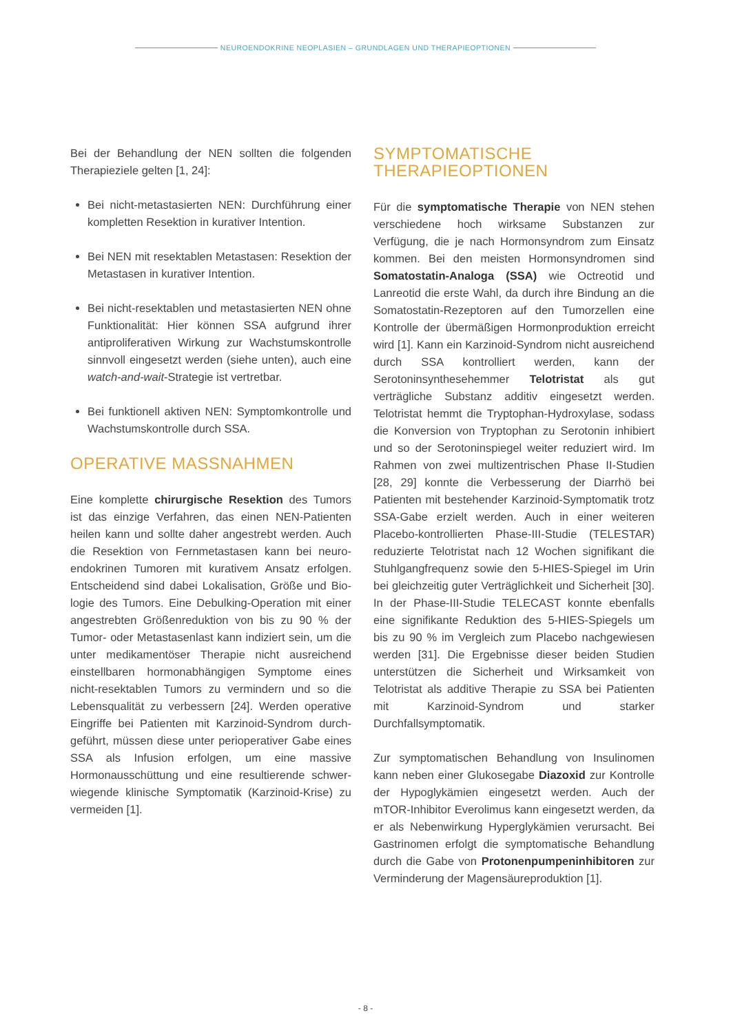NEUROENDOKRINE NEOPLASIEN – GRUNDLAGEN UND THERAPIEOPTIONEN
Bei der Behandlung der NEN sollten die folgenden Therapieziele gelten [1, 24]:
Bei nicht-metastasierten NEN: Durchführung einer kompletten Resektion in kurativer Intention.
Bei NEN mit resektablen Metastasen: Resektion der Metastasen in kurativer Intention.
Bei nicht-resektablen und metastasierten NEN ohne Funktionalität: Hier können SSA aufgrund ihrer antiproliferativen Wirkung zur Wachstums­kontrolle sinnvoll eingesetzt werden (siehe unten), auch eine watch-and-wait-Strategie ist vertretbar.
Bei funktionell aktiven NEN: Symptomkontrolle und Wachstumskontrolle durch SSA.
OPERATIVE MASSNAHMEN
Eine komplette chirurgische Resektion des Tumors ist das einzige Verfahren, das einen NEN-Patienten heilen kann und sollte daher angestrebt werden. Auch die Resektion von Fernmetastasen kann bei neuro­endokrinen Tumoren mit kurativem Ansatz erfolgen. Entscheidend sind dabei Lokalisation, Größe und Bio­logie des Tumors. Eine Debulking-Operation mit einer angestrebten Größenreduktion von bis zu 90 % der Tumor- oder Metastasenlast kann indiziert sein, um die unter medikamentöser Therapie nicht ausreichend einstellbaren hormonabhängigen Symptome eines nicht-resektablen Tumors zu vermindern und so die Lebensqualität zu verbessern [24]. Werden operative Eingriffe bei Patienten mit Karzinoid-Syndrom durch­geführt, müssen diese unter perioperativer Gabe eines SSA als Infusion erfolgen, um eine massive Hormonausschüttung und eine resultierende schwer­wiegende klinische Symptomatik (Karzinoid-Krise) zu vermeiden [1].
SYMPTOMATISCHE THERAPIEOPTIONEN
Für die symptomatische Therapie von NEN stehen ver­schiedene hoch wirksame Substanzen zur Verfügung, die je nach Hormonsyndrom zum Einsatz kommen. Bei den meisten Hormonsyndromen sind Somatostatin-Analoga (SSA) wie Octreotid und Lanreotid die erste Wahl, da durch ihre Bindung an die Somatostatin-Re­zeptoren auf den Tumorzellen eine Kontrolle der über­mäßigen Hormonproduktion erreicht wird [1]. Kann ein Karzinoid-Syndrom nicht ausreichend durch SSA kont­rolliert werden, kann der Serotoninsynthesehemmer Te­lotristat als gut verträgliche Substanz additiv eingesetzt werden. Telotristat hemmt die Tryptophan-Hydroxylase, sodass die Konversion von Tryptophan zu Serotonin inhibiert und so der Serotoninspiegel weiter reduziert wird. Im Rahmen von zwei multizentrischen Phase II-Studien [28, 29] konnte die Verbesserung der Diarrhö bei Patienten mit bestehender Karzinoid-Symptomatik trotz SSA-Gabe erzielt werden. Auch in einer weiteren Placebo-kontrollierten Phase-III-Studie (TELESTAR) reduzierte Telotristat nach 12 Wochen signifikant die Stuhlgangfrequenz sowie den 5-HIES-Spiegel im Urin bei gleichzeitig guter Verträglichkeit und Sicherheit [30]. In der Phase-III-Studie TELECAST konnte ebenfalls eine signifikante Reduktion des 5-HIES-Spiegels um bis zu 90 % im Vergleich zum Placebo nachgewiesen werden [31]. Die Ergebnisse dieser beiden Studien unterstützen die Sicherheit und Wirksamkeit von Telotristat als additive Therapie zu SSA bei Patienten mit Karzinoid-Syndrom und starker Durchfallsymptomatik.
Zur symptomatischen Behandlung von Insulinomen kann neben einer Glukosegabe Diazoxid zur Kont­rolle der Hypoglykämien eingesetzt werden. Auch der mTOR-Inhibitor Everolimus kann eingesetzt werden, da er als Nebenwirkung Hyperglykämien verursacht. Bei Gastrinomen erfolgt die symptomatische Behandlung durch die Gabe von Protonenpumpeninhibitoren zur Verminderung der Magensäureproduktion [1].
- 8 -